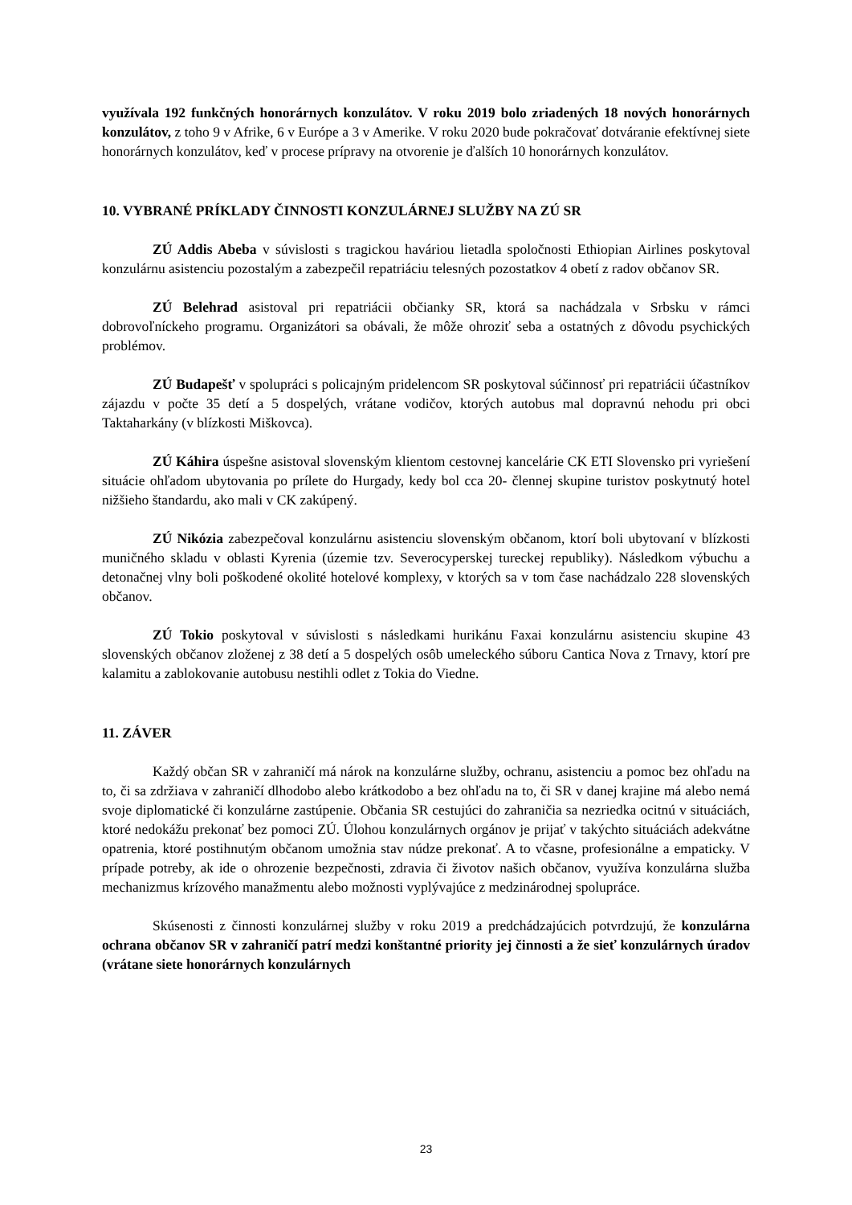využívala 192 funkčných honorárnych konzulátov. V roku 2019 bolo zriadených 18 nových honorárnych konzulátov, z toho 9 v Afrike, 6 v Európe a 3 v Amerike. V roku 2020 bude pokračovať dotváranie efektívnej siete honorárnych konzulátov, keď v procese prípravy na otvorenie je ďalších 10 honorárnych konzulátov.
10. VYBRANÉ PRÍKLADY ČINNOSTI KONZULÁRNEJ SLUŽBY NA ZÚ SR
ZÚ Addis Abeba v súvislosti s tragickou haváriou lietadla spoločnosti Ethiopian Airlines poskytoval konzulárnu asistenciu pozostalým a zabezpečil repatriáciu telesných pozostatkov 4 obetí z radov občanov SR.
ZÚ Belehrad asistoval pri repatriácii občianky SR, ktorá sa nachádzala v Srbsku v rámci dobrovoľníckeho programu. Organizátori sa obávali, že môže ohroziť seba a ostatných z dôvodu psychických problémov.
ZÚ Budapešť v spolupráci s policajným pridelencom SR poskytoval súčinnosť pri repatriácii účastníkov zájazdu v počte 35 detí a 5 dospelých, vrátane vodičov, ktorých autobus mal dopravnú nehodu pri obci Taktaharkány (v blízkosti Miškovca).
ZÚ Káhira úspešne asistoval slovenským klientom cestovnej kancelárie CK ETI Slovensko pri vyriešení situácie ohľadom ubytovania po prílete do Hurgady, kedy bol cca 20- člennej skupine turistov poskytnutý hotel nižšieho štandardu, ako mali v CK zakúpený.
ZÚ Nikózia zabezpečoval konzulárnu asistenciu slovenským občanom, ktorí boli ubytovaní v blízkosti muničného skladu v oblasti Kyrenia (územie tzv. Severocyperskej tureckej republiky). Následkom výbuchu a detonačnej vlny boli poškodené okolité hotelové komplexy, v ktorých sa v tom čase nachádzalo 228 slovenských občanov.
ZÚ Tokio poskytoval v súvislosti s následkami hurikánu Faxai konzulárnu asistenciu skupine 43 slovenských občanov zloženej z 38 detí a 5 dospelých osôb umeleckého súboru Cantica Nova z Trnavy, ktorí pre kalamitu a zablokovanie autobusu nestihli odlet z Tokia do Viedne.
11. ZÁVER
Každý občan SR v zahraničí má nárok na konzulárne služby, ochranu, asistenciu a pomoc bez ohľadu na to, či sa zdržiava v zahraničí dlhodobo alebo krátkodobo a bez ohľadu na to, či SR v danej krajine má alebo nemá svoje diplomatické či konzulárne zastúpenie. Občania SR cestujúci do zahraničia sa nezriedka ocitnú v situáciách, ktoré nedokážu prekonať bez pomoci ZÚ. Úlohou konzulárnych orgánov je prijať v takýchto situáciách adekvátne opatrenia, ktoré postihnutým občanom umožnia stav núdze prekonať. A to včasne, profesionálne a empaticky. V prípade potreby, ak ide o ohrozenie bezpečnosti, zdravia či životov našich občanov, využíva konzulárna služba mechanizmus krízového manažmentu alebo možnosti vyplývajúce z medzinárodnej spolupráce.
Skúsenosti z činnosti konzulárnej služby v roku 2019 a predchádzajúcich potvrdzujú, že konzulárna ochrana občanov SR v zahraničí patrí medzi konštantné priority jej činnosti a že sieť konzulárnych úradov (vrátane siete honorárnych konzulárnych
23